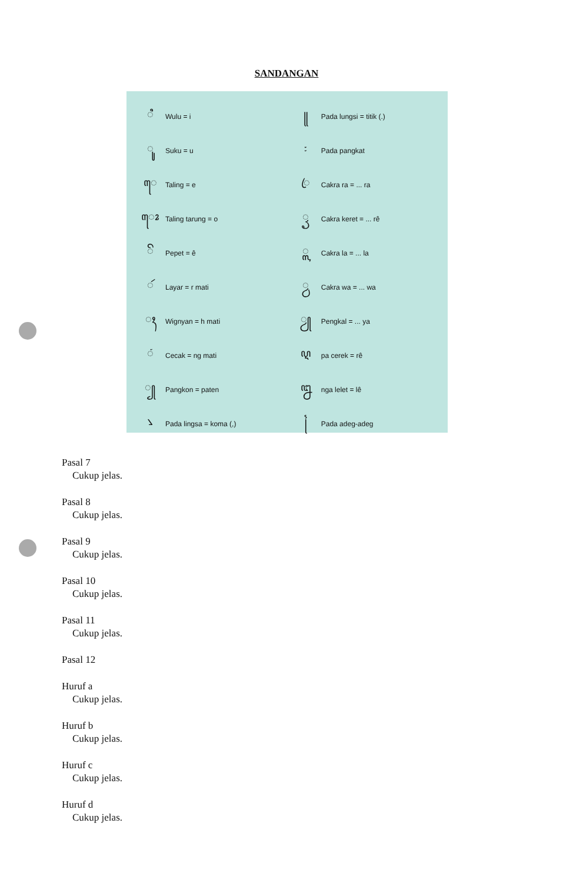SANDANGAN
| ꦶ | Wulu = i | ꧋ | Pada lungsi = titik (.) |
| ꦸ | Suku = u | ꧇ | Pada pangkat |
| ꦺ | Taling = e | ꦿ | Cakra ra = ... ra |
| ꦺꦴ | Taling tarung = o | ꦽ | Cakra keret = ... rê |
| ꦼ | Pepet = ê | ꧀ꦭ | Cakra la = ... la |
| ꦂ | Layar = r mati | ꧀ꦮ | Cakra wa = ... wa |
| ꦃ | Wignyan = h mati | ꦾ | Pengkal = ... ya |
| ꦁ | Cecak = ng mati | ꦉ | pa cerek = rê |
| ꧀ | Pangkon = paten | ꦊ | nga lelet = lê |
| ꧈ | Pada lingsa = koma (,) | ꧌ | Pada adeg-adeg |
Pasal 7
Cukup jelas.
Pasal 8
Cukup jelas.
Pasal 9
Cukup jelas.
Pasal 10
Cukup jelas.
Pasal 11
Cukup jelas.
Pasal 12
Huruf a
Cukup jelas.
Huruf b
Cukup jelas.
Huruf c
Cukup jelas.
Huruf d
Cukup jelas.